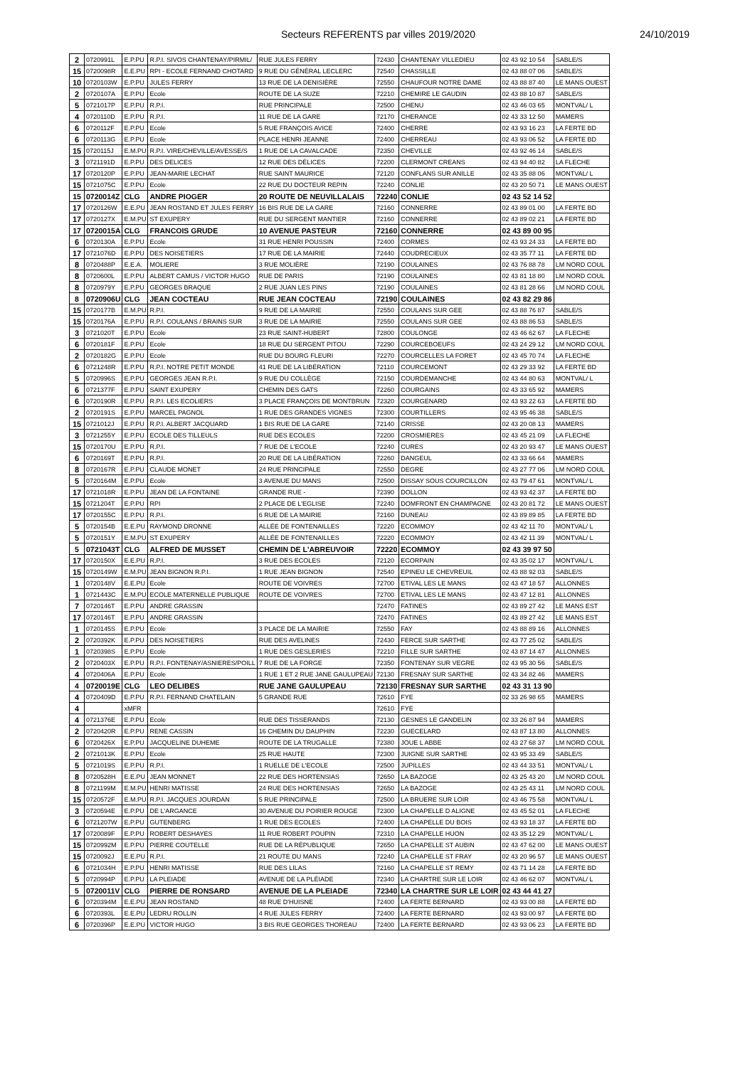Secteurs REFERENTS par villes 2019/2020 24/10/2019
| 2 | 0720991L | E.P.PU | R.P.I. SIVOS CHANTENAY/PIRMIL/ | RUE JULES FERRY | 72430 | CHANTENAY VILLEDIEU | 02 43 92 10 54 | SABLE/S |
| 15 | 0720098R | E.E.PU | RPI - ECOLE FERNAND CHOTARD | 9 RUE DU GÉNÉRAL LECLERC | 72540 | CHASSILLE | 02 43 88 07 06 | SABLE/S |
| 10 | 0720103W | E.P.PU | JULES FERRY | 13 RUE DE LA DENISIÈRE | 72550 | CHAUFOUR NOTRE DAME | 02 43 88 87 40 | LE MANS OUEST |
| 2 | 0720107A | E.P.PU | Ecole | ROUTE DE LA SUZE | 72210 | CHEMIRE LE GAUDIN | 02 43 88 10 87 | SABLE/S |
| 5 | 0721017P | E.P.PU | R.P.I. | RUE PRINCIPALE | 72500 | CHENU | 02 43 46 03 65 | MONTVAL/ L |
| 4 | 0720110D | E.P.PU | R.P.I. | 11 RUE DE LA GARE | 72170 | CHERANCE | 02 43 33 12 50 | MAMERS |
| 6 | 0720112F | E.P.PU | Ecole | 5 RUE FRANÇOIS AVICE | 72400 | CHERRE | 02 43 93 16 23 | LA FERTE BD |
| 6 | 0720113G | E.P.PU | Ecole | PLACE HENRI JEANNE | 72400 | CHERREAU | 02 43 93 06 52 | LA FERTE BD |
| 15 | 0720115J | E.M.PU | R.P.I. VIRE/CHEVILLE/AVESSE/S | 1 RUE DE LA CAVALCADE | 72350 | CHEVILLE | 02 43 92 46 14 | SABLE/S |
| 3 | 0721191D | E.P.PU | DES DELICES | 12 RUE DES DÉLICES | 72200 | CLERMONT CREANS | 02 43 94 40 82 | LA FLECHE |
| 17 | 0720120P | E.P.PU | JEAN-MARIE LECHAT | RUE SAINT MAURICE | 72120 | CONFLANS SUR ANILLE | 02 43 35 88 06 | MONTVAL/ L |
| 15 | 0721075C | E.P.PU | Ecole | 22 RUE DU DOCTEUR REPIN | 72240 | CONLIE | 02 43 20 50 71 | LE MANS OUEST |
| 15 | 0720014Z | CLG | ANDRE PIOGER | 20 ROUTE DE NEUVILLALAIS | 72240 | CONLIE | 02 43 52 14 52 | |
| 17 | 0720126W | E.E.PU | JEAN ROSTAND ET JULES FERRY | 16 BIS RUE DE LA GARE | 72160 | CONNERRE | 02 43 89 01 00 | LA FERTE BD |
| 17 | 0720127X | E.M.PU | ST EXUPERY | RUE DU SERGENT MANTIER | 72160 | CONNERRE | 02 43 89 02 21 | LA FERTE BD |
| 17 | 0720015A | CLG | FRANCOIS GRUDE | 10 AVENUE PASTEUR | 72160 | CONNERRE | 02 43 89 00 95 | |
| 6 | 0720130A | E.P.PU | Ecole | 31 RUE HENRI POUSSIN | 72400 | CORMES | 02 43 93 24 33 | LA FERTE BD |
| 17 | 0721076D | E.P.PU | DES NOISETIERS | 17 RUE DE LA MAIRIE | 72440 | COUDRECIEUX | 02 43 35 77 11 | LA FERTE BD |
| 8 | 0720488P | E.E.A. | MOLIERE | 3 RUE MOLIÈRE | 72190 | COULAINES | 02 43 76 88 78 | LM NORD COUL |
| 8 | 0720600L | E.P.PU | ALBERT CAMUS / VICTOR HUGO | RUE DE PARIS | 72190 | COULAINES | 02 43 81 18 80 | LM NORD COUL |
| 8 | 0720979Y | E.P.PU | GEORGES BRAQUE | 2 RUE JUAN LES PINS | 72190 | COULAINES | 02 43 81 28 66 | LM NORD COUL |
| 8 | 0720906U | CLG | JEAN COCTEAU | RUE JEAN COCTEAU | 72190 | COULAINES | 02 43 82 29 86 | |
| 15 | 0720177B | E.M.PU | R.P.I. | 9 RUE DE LA MAIRIE | 72550 | COULANS SUR GEE | 02 43 88 76 87 | SABLE/S |
| 15 | 0720176A | E.P.PU | R.P.I. COULANS / BRAINS SUR | 3 RUE DE LA MAIRIE | 72550 | COULANS SUR GEE | 02 43 88 86 53 | SABLE/S |
| 3 | 0721020T | E.P.PU | Ecole | 23 RUE SAINT-HUBERT | 72800 | COULONGE | 02 43 46 62 67 | LA FLECHE |
| 6 | 0720181F | E.P.PU | Ecole | 18 RUE DU SERGENT PITOU | 72290 | COURCEBOEUFS | 02 43 24 29 12 | LM NORD COUL |
| 2 | 0720182G | E.P.PU | Ecole | RUE DU BOURG FLEURI | 72270 | COURCELLES LA FORET | 02 43 45 70 74 | LA FLECHE |
| 6 | 0721248R | E.P.PU | R.P.I. NOTRE PETIT MONDE | 41 RUE DE LA LIBÉRATION | 72110 | COURCEMONT | 02 43 29 33 92 | LA FERTE BD |
| 5 | 0720996S | E.P.PU | GEORGES JEAN R.P.I. | 9 RUE DU COLLÈGE | 72150 | COURDEMANCHE | 02 43 44 80 63 | MONTVAL/ L |
| 6 | 0721377F | E.P.PU | SAINT EXUPERY | CHEMIN DES GATS | 72260 | COURGAINS | 02 43 33 65 92 | MAMERS |
| 6 | 0720190R | E.P.PU | R.P.I. LES ECOLIERS | 3 PLACE FRANÇOIS DE MONTBRUN | 72320 | COURGENARD | 02 43 93 22 63 | LA FERTE BD |
| 2 | 0720191S | E.P.PU | MARCEL PAGNOL | 1 RUE DES GRANDES VIGNES | 72300 | COURTILLERS | 02 43 95 46 38 | SABLE/S |
| 15 | 0721012J | E.P.PU | R.P.I. ALBERT JACQUARD | 1 BIS RUE DE LA GARE | 72140 | CRISSE | 02 43 20 08 13 | MAMERS |
| 3 | 0721255Y | E.P.PU | ECOLE DES TILLEULS | RUE DES ECOLES | 72200 | CROSMIERES | 02 43 45 21 09 | LA FLECHE |
| 15 | 0720170U | E.P.PU | R.P.I. | 7 RUE DE L'ECOLE | 72240 | CURES | 02 43 20 93 47 | LE MANS OUEST |
| 6 | 0720169T | E.P.PU | R.P.I. | 20 RUE DE LA LIBÉRATION | 72260 | DANGEUL | 02 43 33 66 64 | MAMERS |
| 8 | 0720167R | E.P.PU | CLAUDE MONET | 24 RUE PRINCIPALE | 72550 | DEGRE | 02 43 27 77 06 | LM NORD COUL |
| 5 | 0720164M | E.P.PU | Ecole | 3 AVENUE DU MANS | 72500 | DISSAY SOUS COURCILLON | 02 43 79 47 61 | MONTVAL/ L |
| 17 | 0721018R | E.P.PU | JEAN DE LA FONTAINE | GRANDE RUE - | 72390 | DOLLON | 02 43 93 42 37 | LA FERTE BD |
| 15 | 0721204T | E.P.PU | RPI | 2 PLACE DE L'EGLISE | 72240 | DOMFRONT EN CHAMPAGNE | 02 43 20 81 72 | LE MANS OUEST |
| 17 | 0720155C | E.P.PU | R.P.I. | 6 RUE DE LA MAIRIE | 72160 | DUNEAU | 02 43 89 89 85 | LA FERTE BD |
| 5 | 0720154B | E.E.PU | RAYMOND DRONNE | ALLÉE DE FONTENAILLES | 72220 | ECOMMOY | 02 43 42 11 70 | MONTVAL/ L |
| 5 | 0720151Y | E.M.PU | ST EXUPERY | ALLÉE DE FONTENAILLES | 72220 | ECOMMOY | 02 43 42 11 39 | MONTVAL/ L |
| 5 | 0721043T | CLG | ALFRED DE MUSSET | CHEMIN DE L'ABREUVOIR | 72220 | ECOMMOY | 02 43 39 97 50 | |
| 17 | 0720150X | E.E.PU | R.P.I. | 3 RUE DES ECOLES | 72120 | ECORPAIN | 02 43 35 02 17 | MONTVAL/ L |
| 15 | 0720149W | E.M.PU | JEAN BIGNON R.P.I. | 1 RUE JEAN BIGNON | 72540 | EPINEU LE CHEVREUIL | 02 43 88 92 03 | SABLE/S |
| 1 | 0720148V | E.E.PU | Ecole | ROUTE DE VOIVRES | 72700 | ETIVAL LES LE MANS | 02 43 47 18 57 | ALLONNES |
| 1 | 0721443C | E.M.PU | ECOLE MATERNELLE PUBLIQUE | ROUTE DE VOIVRES | 72700 | ETIVAL LES LE MANS | 02 43 47 12 81 | ALLONNES |
| 7 | 0720146T | E.P.PU | ANDRE GRASSIN | | 72470 | FATINES | 02 43 89 27 42 | LE MANS EST |
| 17 | 0720146T | E.P.PU | ANDRE GRASSIN | | 72470 | FATINES | 02 43 89 27 42 | LE MANS EST |
| 1 | 0720145S | E.P.PU | Ecole | 3 PLACE DE LA MAIRIE | 72550 | FAY | 02 43 88 89 16 | ALLONNES |
| 2 | 0720392K | E.P.PU | DES NOISETIERS | RUE DES AVELINES | 72430 | FERCE SUR SARTHE | 02 43 77 25 02 | SABLE/S |
| 1 | 0720398S | E.P.PU | Ecole | 1 RUE DES GESLERIES | 72210 | FILLE SUR SARTHE | 02 43 87 14 47 | ALLONNES |
| 2 | 0720403X | E.P.PU | R.P.I. FONTENAY/ASNIERES/POILL | 7 RUE DE LA FORGE | 72350 | FONTENAY SUR VEGRE | 02 43 95 30 56 | SABLE/S |
| 4 | 0720406A | E.P.PU | Ecole | 1 RUE 1 ET 2 RUE JANE GAULUPEAU | 72130 | FRESNAY SUR SARTHE | 02 43 34 82 46 | MAMERS |
| 4 | 0720019E | CLG | LEO DELIBES | RUE JANE GAULUPEAU | 72130 | FRESNAY SUR SARTHE | 02 43 31 13 90 | |
| 4 | 0720409D | E.P.PU | R.P.I. FERNAND CHATELAIN | 5 GRANDE RUE | 72610 | FYE | 02 33 26 98 65 | MAMERS |
| 4 | | xMFR | | | 72610 | FYE | | |
| 4 | 0721376E | E.P.PU | Ecole | RUE DES TISSERANDS | 72130 | GESNES LE GANDELIN | 02 33 26 87 94 | MAMERS |
| 2 | 0720420R | E.P.PU | RENE CASSIN | 16 CHEMIN DU DAUPHIN | 72230 | GUECELARD | 02 43 87 13 80 | ALLONNES |
| 6 | 0720426X | E.P.PU | JACQUELINE DUHEME | ROUTE DE LA TRUGALLE | 72380 | JOUE L ABBE | 02 43 27 68 37 | LM NORD COUL |
| 2 | 0721013K | E.P.PU | Ecole | 25 RUE HAUTE | 72300 | JUIGNE SUR SARTHE | 02 43 95 33 49 | SABLE/S |
| 5 | 0721019S | E.P.PU | R.P.I. | 1 RUELLE DE L'ECOLE | 72500 | JUPILLES | 02 43 44 33 51 | MONTVAL/ L |
| 8 | 0720528H | E.E.PU | JEAN MONNET | 22 RUE DES HORTENSIAS | 72650 | LA BAZOGE | 02 43 25 43 20 | LM NORD COUL |
| 8 | 0721199M | E.M.PU | HENRI MATISSE | 24 RUE DES HORTENSIAS | 72650 | LA BAZOGE | 02 43 25 43 11 | LM NORD COUL |
| 15 | 0720572F | E.M.PU | R.P.I. JACQUES JOURDAN | 5 RUE PRINCIPALE | 72500 | LA BRUERE SUR LOIR | 02 43 46 75 58 | MONTVAL/ L |
| 3 | 0720594E | E.P.PU | DE L'ARGANCE | 30 AVENUE DU POIRIER ROUGE | 72300 | LA CHAPELLE D ALIGNE | 02 43 45 52 01 | LA FLECHE |
| 6 | 0721207W | E.P.PU | GUTENBERG | 1 RUE DES ECOLES | 72400 | LA CHAPELLE DU BOIS | 02 43 93 18 37 | LA FERTE BD |
| 17 | 0720089F | E.P.PU | ROBERT DESHAYES | 11 RUE ROBERT POUPIN | 72310 | LA CHAPELLE HUON | 02 43 35 12 29 | MONTVAL/ L |
| 15 | 0720992M | E.P.PU | PIERRE COUTELLE | RUE DE LA RÉPUBLIQUE | 72650 | LA CHAPELLE ST AUBIN | 02 43 47 62 00 | LE MANS OUEST |
| 15 | 0720092J | E.E.PU | R.P.I. | 21 ROUTE DU MANS | 72240 | LA CHAPELLE ST FRAY | 02 43 20 96 57 | LE MANS OUEST |
| 6 | 0721034H | E.P.PU | HENRI MATISSE | RUE DES LILAS | 72160 | LA CHAPELLE ST REMY | 02 43 71 14 28 | LA FERTE BD |
| 5 | 0720994P | E.P.PU | LA PLEIADE | AVENUE DE LA PLÉIADE | 72340 | LA CHARTRE SUR LE LOIR | 02 43 46 62 07 | MONTVAL/ L |
| 5 | 0720011V | CLG | PIERRE DE RONSARD | AVENUE DE LA PLEIADE | 72340 | LA CHARTRE SUR LE LOIR | 02 43 44 41 27 | |
| 6 | 0720394M | E.E.PU | JEAN ROSTAND | 48 RUE D'HUISNE | 72400 | LA FERTE BERNARD | 02 43 93 00 88 | LA FERTE BD |
| 6 | 0720393L | E.E.PU | LEDRU ROLLIN | 4 RUE JULES FERRY | 72400 | LA FERTE BERNARD | 02 43 93 00 97 | LA FERTE BD |
| 6 | 0720396P | E.E.PU | VICTOR HUGO | 3 BIS RUE GEORGES THOREAU | 72400 | LA FERTE BERNARD | 02 43 93 06 23 | LA FERTE BD |